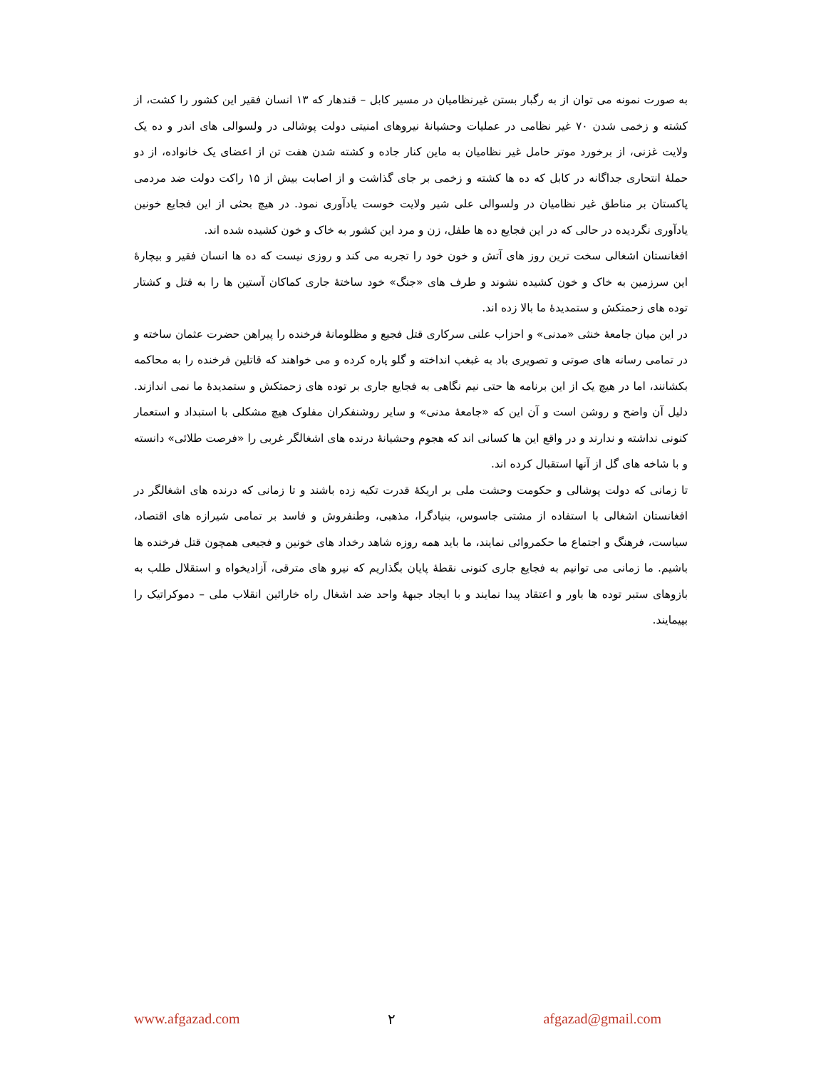به صورت نمونه می توان از به رگبار بستن غیرنظامیان در مسیر کابل – قندهار که ۱۳ انسان فقیر این کشور را کشت، از کشته و زخمی شدن ۷۰ غیر نظامی در عملیات وحشیانهٔ نیروهای امنیتی دولت پوشالی در ولسوالی های اندر و ده یک ولایت غزنی، از برخورد موتر حامل غیر نظامیان به ماین کنار جاده و کشته شدن هفت تن از اعضای یک خانواده، از دو حملهٔ انتحاری جداگانه در کابل که ده ها کشته و زخمی بر جای گذاشت و از اصابت بیش از ۱۵ راکت دولت ضد مردمی پاکستان بر مناطق غیر نظامیان در ولسوالی علی شیر ولایت خوست یادآوری نمود. در هیچ بحثی از این فجایع خونین یادآوری نگردیده در حالی که در این فجایع ده ها طفل، زن و مرد این کشور به خاک و خون کشیده شده اند.
افغانستان اشغالی سخت ترین روز های آتش و خون خود را تجربه می کند و روزی نیست که ده ها انسان فقیر و بیچارهٔ این سرزمین به خاک و خون کشیده نشوند و طرف های «جنگ» خود ساختهٔ جاری کماکان آستین ها را به قتل و کشتار توده های زحمتکش و ستمدیدهٔ ما بالا زده اند.
در این میان جامعهٔ خنثی «مدنی» و احزاب علنی سرکاری قتل فجیع و مظلومانهٔ فرخنده را پیراهن حضرت عثمان ساخته و در تمامی رسانه های صوتی و تصویری باد به غبغب انداخته و گلو پاره کرده و می خواهند که قاتلین فرخنده را به محاکمه بکشانند، اما در هیچ یک از این برنامه ها حتی نیم نگاهی به فجایع جاری بر توده های زحمتکش و ستمدیدهٔ ما نمی اندازند. دلیل آن واضح و روشن است و آن این که «جامعهٔ مدنی» و سایر روشنفکران مفلوک هیچ مشکلی با استبداد و استعمار کنونی نداشته و ندارند و در واقع این ها کسانی اند که هجوم وحشیانهٔ درنده های اشغالگر غربی را «فرصت طلائی» دانسته و با شاخه های گل از آنها استقبال کرده اند.
تا زمانی که دولت پوشالی و حکومت وحشت ملی بر اریکهٔ قدرت تکیه زده باشند و تا زمانی که درنده های اشغالگر در افغانستان اشغالی با استفاده از مشتی جاسوس، بنیادگرا، مذهبی، وطنفروش و فاسد بر تمامی شیرازه های اقتصاد، سیاست، فرهنگ و اجتماع ما حکمروائی نمایند، ما باید همه روزه شاهد رخداد های خونین و فجیعی همچون قتل فرخنده ها باشیم. ما زمانی می توانیم به فجایع جاری کنونی نقطهٔ پایان بگذاریم که نیرو های مترقی، آزادیخواه و استقلال طلب به بازوهای ستبر توده ها باور و اعتقاد پیدا نمایند و با ایجاد جبههٔ واحد ضد اشغال راه خارائین انقلاب ملی – دموکراتیک را بپیمایند.
www.afgazad.com ۲ afgazad@gmail.com